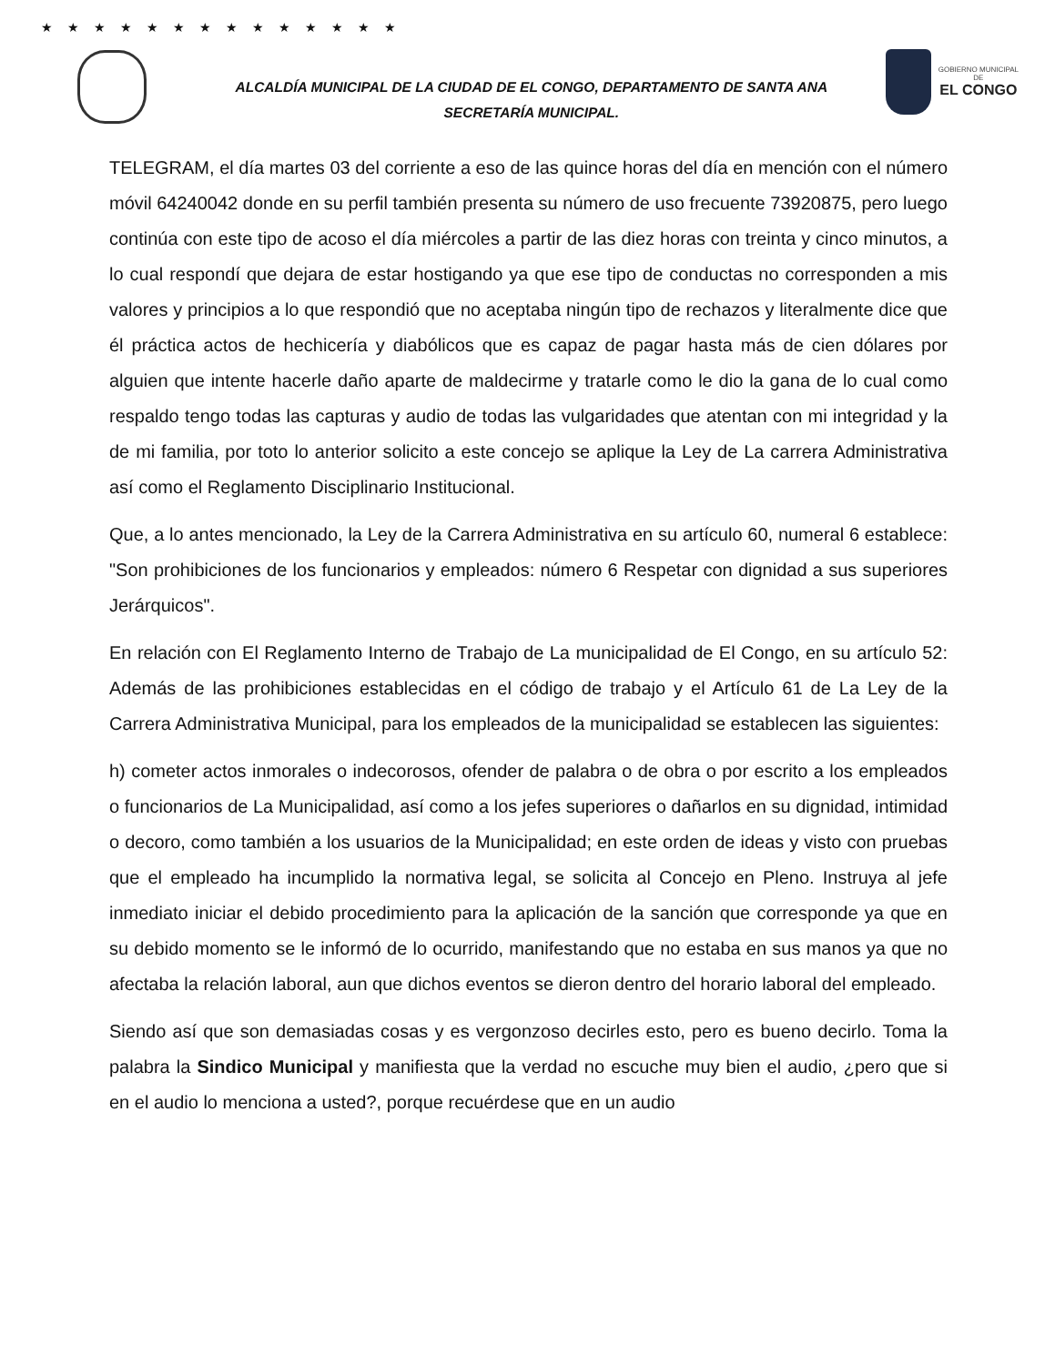★★★★★★★★★★★★★★
ALCALDÍA MUNICIPAL DE LA CIUDAD DE EL CONGO, DEPARTAMENTO DE SANTA ANA
SECRETARÍA MUNICIPAL.
GOBIERNO MUNICIPAL
DE
EL CONGO
TELEGRAM, el día martes 03 del corriente a eso de las quince horas del día en mención con el número móvil 64240042 donde en su perfil también presenta su número de uso frecuente 73920875, pero luego continúa con este tipo de acoso el día miércoles a partir de las diez horas con treinta y cinco minutos, a lo cual respondí que dejara de estar hostigando ya que ese tipo de conductas no corresponden a mis valores y principios a lo que respondió que no aceptaba ningún tipo de rechazos y literalmente dice que él práctica actos de hechicería y diabólicos que es capaz de pagar hasta más de cien dólares por alguien que intente hacerle daño aparte de maldecirme y tratarle como le dio la gana de lo cual como respaldo tengo todas las capturas y audio de todas las vulgaridades que atentan con mi integridad y la de mi familia, por toto lo anterior solicito a este concejo se aplique la Ley de La carrera Administrativa así como el Reglamento Disciplinario Institucional.
Que, a lo antes mencionado, la Ley de la Carrera Administrativa en su artículo 60, numeral 6 establece: "Son prohibiciones de los funcionarios y empleados: número 6 Respetar con dignidad a sus superiores Jerárquicos".
En relación con El Reglamento Interno de Trabajo de La municipalidad de El Congo, en su artículo 52: Además de las prohibiciones establecidas en el código de trabajo y el Artículo 61 de La Ley de la Carrera Administrativa Municipal, para los empleados de la municipalidad se establecen las siguientes:
h) cometer actos inmorales o indecorosos, ofender de palabra o de obra o por escrito a los empleados o funcionarios de La Municipalidad, así como a los jefes superiores o dañarlos en su dignidad, intimidad o decoro, como también a los usuarios de la Municipalidad; en este orden de ideas y visto con pruebas que el empleado ha incumplido la normativa legal, se solicita al Concejo en Pleno. Instruya al jefe inmediato iniciar el debido procedimiento para la aplicación de la sanción que corresponde ya que en su debido momento se le informó de lo ocurrido, manifestando que no estaba en sus manos ya que no afectaba la relación laboral, aun que dichos eventos se dieron dentro del horario laboral del empleado.
Siendo así que son demasiadas cosas y es vergonzoso decirles esto, pero es bueno decirlo. Toma la palabra la Sindico Municipal y manifiesta que la verdad no escuche muy bien el audio, ¿pero que si en el audio lo menciona a usted?, porque recuérdese que en un audio